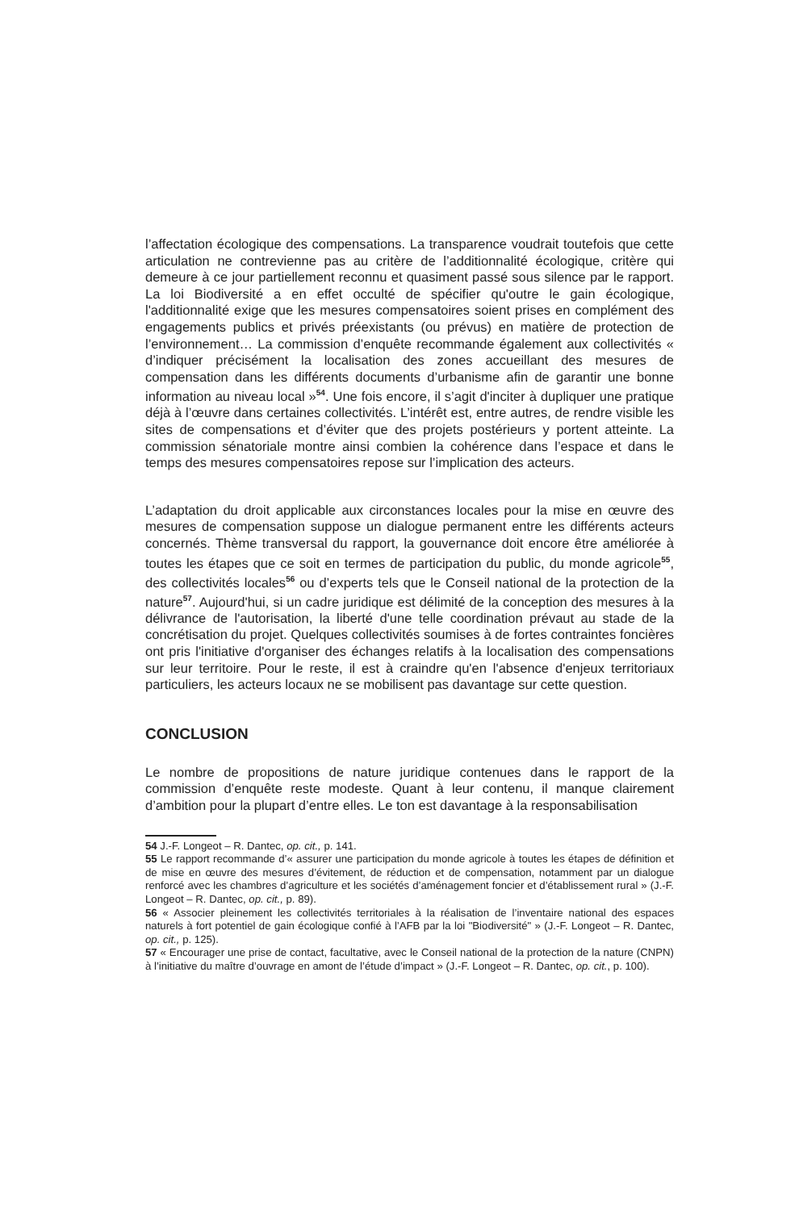l’affectation écologique des compensations. La transparence voudrait toutefois que cette articulation ne contrevienne pas au critère de l’additionnalité écologique, critère qui demeure à ce jour partiellement reconnu et quasiment passé sous silence par le rapport. La loi Biodiversité a en effet occulté de spécifier qu'outre le gain écologique, l'additionnalité exige que les mesures compensatoires soient prises en complément des engagements publics et privés préexistants (ou prévus) en matière de protection de l’environnement… La commission d’enquête recommande également aux collectivités « d’indiquer précisément la localisation des zones accueillant des mesures de compensation dans les différents documents d’urbanisme afin de garantir une bonne information au niveau local »<sup>54</sup>. Une fois encore, il s’agit d'inciter à dupliquer une pratique déjà à l’œuvre dans certaines collectivités. L’intérêt est, entre autres, de rendre visible les sites de compensations et d’éviter que des projets postérieurs y portent atteinte. La commission sénatoriale montre ainsi combien la cohérence dans l’espace et dans le temps des mesures compensatoires repose sur l’implication des acteurs.
L’adaptation du droit applicable aux circonstances locales pour la mise en œuvre des mesures de compensation suppose un dialogue permanent entre les différents acteurs concernés. Thème transversal du rapport, la gouvernance doit encore être améliorée à toutes les étapes que ce soit en termes de participation du public, du monde agricole<sup>55</sup>, des collectivités locales<sup>56</sup> ou d’experts tels que le Conseil national de la protection de la nature<sup>57</sup>. Aujourd'hui, si un cadre juridique est délimité de la conception des mesures à la délivrance de l'autorisation, la liberté d'une telle coordination prévaut au stade de la concrétisation du projet. Quelques collectivités soumises à de fortes contraintes foncières ont pris l'initiative d'organiser des échanges relatifs à la localisation des compensations sur leur territoire. Pour le reste, il est à craindre qu'en l'absence d'enjeux territoriaux particuliers, les acteurs locaux ne se mobilisent pas davantage sur cette question.
CONCLUSION
Le nombre de propositions de nature juridique contenues dans le rapport de la commission d’enquête reste modeste. Quant à leur contenu, il manque clairement d’ambition pour la plupart d’entre elles. Le ton est davantage à la responsabilisation
54 J.-F. Longeot – R. Dantec, op. cit., p. 141.
55 Le rapport recommande d’« assurer une participation du monde agricole à toutes les étapes de définition et de mise en œuvre des mesures d’évitement, de réduction et de compensation, notamment par un dialogue renforcé avec les chambres d’agriculture et les sociétés d’aménagement foncier et d’établissement rural » (J.-F. Longeot – R. Dantec, op. cit., p. 89).
56 « Associer pleinement les collectivités territoriales à la réalisation de l’inventaire national des espaces naturels à fort potentiel de gain écologique confié à l’AFB par la loi "Biodiversité" » (J.-F. Longeot – R. Dantec, op. cit., p. 125).
57 « Encourager une prise de contact, facultative, avec le Conseil national de la protection de la nature (CNPN) à l’initiative du maître d’ouvrage en amont de l’étude d’impact » (J.-F. Longeot – R. Dantec, op. cit., p. 100).